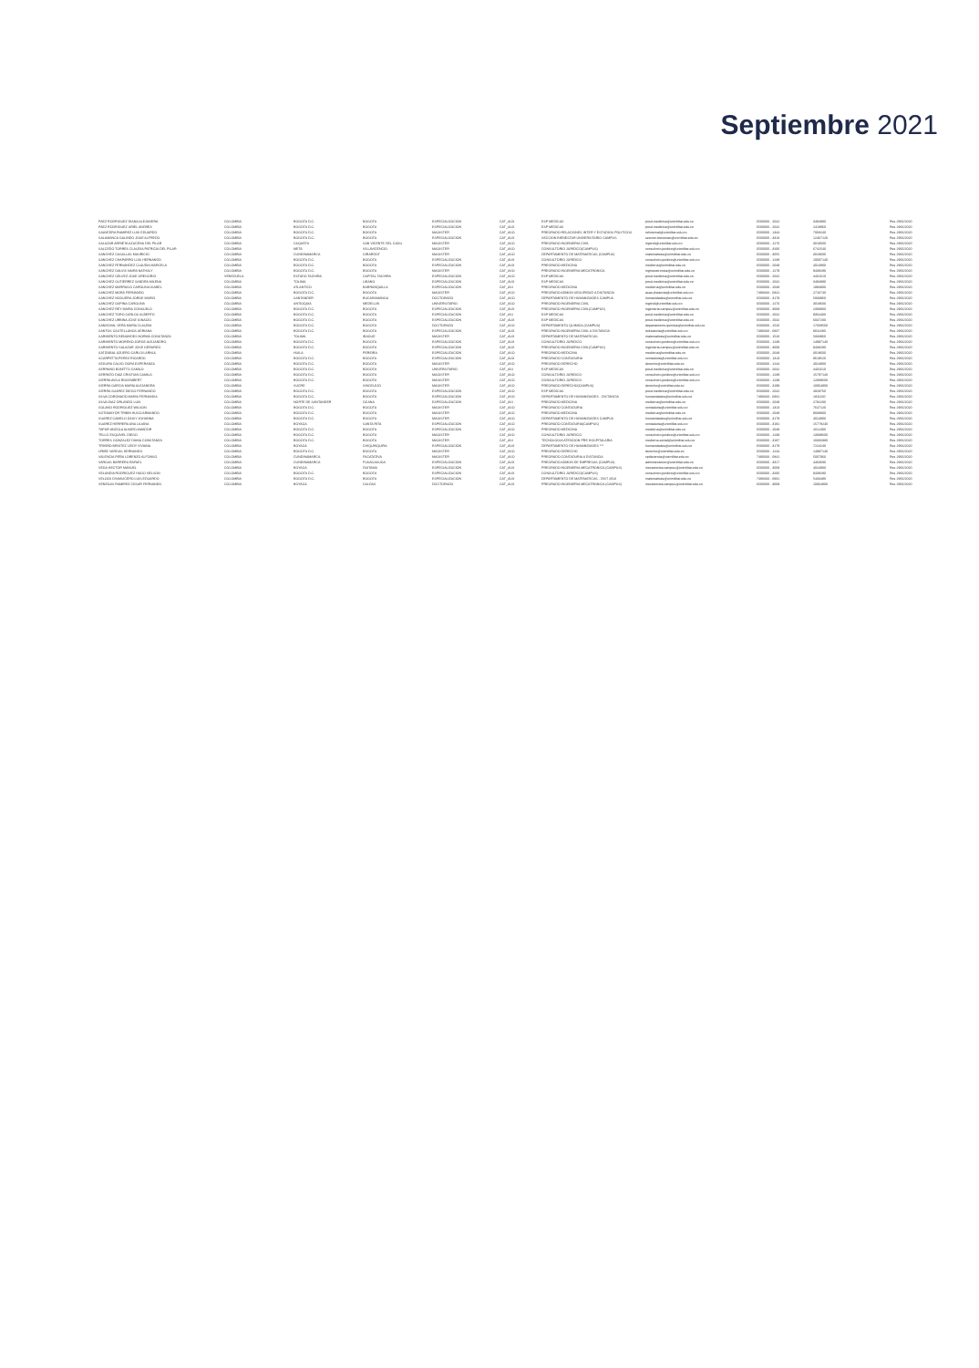Septiembre 2021
| PAEZ RODRIGUEZ DIANA ALEJANDRA | COLOMBIA | BOGOTA D.C. | BOGOTA | ESPECIALIZACION | CAT_AUX | ESP MEDICAS | posd.medicina@unimilitar.edu.co | 6500000 - 2042 | 3494880 | Res 2966/2020 |
| PAEZ RODRIGUEZ URIEL ANDRES | COLOMBIA | BOGOTA D.C. | BOGOTA | ESPECIALIZACION | CAT_AUX | ESP MEDICAS | posd.medicina@unimilitar.edu.co | 6500000 - 2042 | 2418860 | Res 2966/2020 |
| SAAVEDRA RAMIREZ LUIS EDUARDO | COLOMBIA | BOGOTA D.C. | BOGOTA | MAGISTER | CAT_ASO | PREGRADO RELACIONES INTER Y ESTUDIOS POLITICOS | relinternal@unimilitar.edu.co | 6500000 - 1344 | 7068240 | Res 2966/2020 |
| SALAMANCA GALINDO JOSE ALFREDO | COLOMBIA | BOGOTA D.C. | BOGOTA | ESPECIALIZACION | CAT_AUX | SECCION BIENESTAR UNIVERSITARIO CAMPUS | seccion.bienestar@unimilitar.edu.co | 6500000 - 3310 | 12467120 | Res 2966/2020 |
| SALAZAR ARRIETA AZUCENA DEL PILAR | COLOMBIA | CAQUETA | SAN VICENTE DEL CAGU | MAGISTER | CAT_ASO | PREGRADO INGENIERIA CIVIL | ingcivil@unimilitar.edu.co | 6500000 - 1276 | 3018600 | Res 2966/2020 |
| SALCEDO TORRES CLAUDIA PATRICIA DEL PILAR | COLOMBIA | META | VILLAVICENCIO | MAGISTER | CAT_ASO | CONSULTORIO JURIDICO(CAMPUS) | consultorio.juridico@unimilitar.edu.co | 6500000 - 3206 | 6741540 | Res 2966/2020 |
| SANCHEZ CASALLAS MAURICIO | COLOMBIA | CUNDINAMARCA | GIRARDOT | MAGISTER | CAT_ASO | DEPARTAMENTO DE MATEMATICAS (CAMPUS) | matematicas@unimilitar.edu.co | 6500000 - 3055 | 3018600 | Res 2966/2020 |
| SANCHEZ CHAPARRO LUIS HERNANDO | COLOMBIA | BOGOTA D.C. | BOGOTA | ESPECIALIZACION | CAT_AUX | CONSULTORIO JURIDICO | consultorio.juridico@unimilitar.edu.co | 6500000 - 1239 | 10697140 | Res 2966/2020 |
| SANCHEZ FERNANDEZ CLAUDIA MARCELA | COLOMBIA | BOGOTA D.C. | BOGOTA | ESPECIALIZACION | CAT_AUX | PREGRADO MEDICINA | medicina@unimilitar.edu.co | 6500000 - 2048 | 4024800 | Res 2966/2020 |
| SANCHEZ GALVIS NAIRA NATHALY | COLOMBIA | BOGOTA D.C. | BOGOTA | MAGISTER | CAT_ASO | PREGRADO INGENIERIA MECATRONICA | ingmecatronica@unimilitar.edu.co | 6500000 - 1279 | 9438280 | Res 2966/2020 |
| SANCHEZ GELVEZ JOSE GREGORIO | VENEZUELA | ESTADO TACHIRA | CAPITAL TACHIRA | ESPECIALIZACION | CAT_ASO | ESP MEDICAS | posd.medicina@unimilitar.edu.co | 6500000 - 2042 | 4431610 | Res 2966/2020 |
| SANCHEZ GUTIERREZ SANDRA MILENA | COLOMBIA | TOLIMA | LIBANO | ESPECIALIZACION | CAT_AUX | ESP MEDICAS | posd.medicina@unimilitar.edu.co | 6500000 - 2042 | 3494880 | Res 2966/2020 |
| SANCHEZ MARRUGO CAROLINA ISABEL | COLOMBIA | ATLANTICO | BARRANQUILLA | ESPECIALIZACION | CAT_ASI | PREGRADO MEDICINA | medicina@unimilitar.edu.co | 6500000 - 2048 | 1894800 | Res 2966/2020 |
| SANCHEZ MORA FERNANDO | COLOMBIA | BOGOTA D.C. | BOGOTA | MAGISTER | CAT_ASO | PREGRADO ADMON SEGURIDAD A DISTANCIA | asas.distancia@unimilitar.edu.co | 7480333 - 6841 | 2716740 | Res 2966/2020 |
| SANCHEZ NOGUERA JORGE MARIO | COLOMBIA | SANTANDER | BUCARAMANGA | DOCTORADO | CAT_ASO | DEPARTAMENTO DE HUMANIDADES CAMPUS | humanidades@unimilitar.edu.co | 6500000 - 3179 | 5833960 | Res 2966/2020 |
| SANCHEZ OSPINA CAROLINA | COLOMBIA | ANTIOQUIA | MEDELLIN | UNIVERSITARIO | CAT_ASO | PREGRADO INGENIERIA CIVIL | ingcivil@unimilitar.edu.co | 6500000 - 1276 | 3018600 | Res 2966/2020 |
| SANCHEZ REY MARIA CONSUELO | COLOMBIA | BOGOTA D.C. | BOGOTA | ESPECIALIZACION | CAT_AUX | PREGRADO INGENIERIA CIVIL(CAMPUS) | ingenieria.campus@unimilitar.edu.co | 6500000 - 3008 | 2308800 | Res 2966/2020 |
| SANCHEZ TORO CARLOS ALBERTO | COLOMBIA | BOGOTA D.C. | BOGOTA | ESPECIALIZACION | CAT_ASI | ESP MEDICAS | posd.medicina@unimilitar.edu.co | 6500000 - 2042 | 9364400 | Res 2966/2020 |
| SANCHEZ URBINA JOSE IGNACIO | COLOMBIA | BOGOTA D.C. | BOGOTA | ESPECIALIZACION | CAT_AUX | ESP MEDICAS | posd.medicina@unimilitar.edu.co | 6500000 - 2042 | 6037200 | Res 2966/2020 |
| SANDOVAL VERA MARIA CLAUDIA | COLOMBIA | BOGOTA D.C. | BOGOTA | DOCTORADO | CAT_ASO | DEPARTAMENTO QUIMICA (CAMPUS) | departamento.quimica@unimilitar.edu.co | 6500000 - 1526 | 17608500 | Res 2966/2020 |
| SANTOS CASTELLANOS ADRIANA | COLOMBIA | BOGOTA D.C. | BOGOTA | ESPECIALIZACION | CAT_AUX | PREGRADO INGENIERIA CIVIL A DISTANCIA | icdistancia@unimilitar.edu.co | 7480333 - 6837 | 8011680 | Res 2966/2020 |
| SARMIENTO BENAVIDES NORMA CONSTANZA | COLOMBIA | TOLIMA | IBAGUE | MAGISTER | CAT_AUX | DEPARTAMENTO DE MATEMATICAS | matematicas@unimilitar.edu.co | 6500000 - 1520 | 5833960 | Res 2966/2020 |
| SARMIENTO MORENO JORGE ALEJANDRO | COLOMBIA | BOGOTA D.C. | BOGOTA | ESPECIALIZACION | CAT_AUX | CONSULTORIO JURIDICO | consultorio.juridico@unimilitar.edu.co | 6500000 - 1239 | 14997140 | Res 2966/2020 |
| SARMIENTO SALAZAR JOSE GERARDO | COLOMBIA | BOGOTA D.C. | BOGOTA | ESPECIALIZACION | CAT_AUX | PREGRADO INGENIERIA CIVIL(CAMPUS) | ingenieria.campus@unimilitar.edu.co | 6500000 - 3008 | 9438280 | Res 2966/2020 |
| SATIZABAL AZUERO CARLOS ARNUL | COLOMBIA | HUILA | PEREIRA | ESPECIALIZACION | CAT_ASO | PREGRADO MEDICINA | medicina@unimilitar.edu.co | 6500000 - 2048 | 3018600 | Res 2966/2020 |
| SCARPETTA PEREZ RICARDO | COLOMBIA | BOGOTA D.C. | BOGOTA | ESPECIALIZACION | CAT_AUX | PREGRADO CONTADURIA | contaduria@unimilitar.edu.co | 6500000 - 1313 | 8619520 | Res 2966/2020 |
| SEGURA CALVO DORA ESPERANZA | COLOMBIA | BOGOTA D.C. | BOGOTA | MAGISTER | CAT_ASO | PREGRADO DERECHO | derecho@unimilitar.edu.co | 6500000 - 1244 | 4024800 | Res 2966/2020 |
| SERRANO BONITTO CAMILO | COLOMBIA | BOGOTA D.C. | BOGOTA | UNIVERSITARIO | CAT_ASI | ESP MEDICAS | posd.medicina@unimilitar.edu.co | 6500000 - 2042 | 4431610 | Res 2966/2020 |
| SERRATO DIAZ CRISTIAN CAMILO | COLOMBIA | BOGOTA D.C. | BOGOTA | MAGISTER | CAT_ASO | CONSULTORIO JURIDICO | consultorio.juridico@unimilitar.edu.co | 6500000 - 1239 | 15797140 | Res 2966/2020 |
| SIERRA AVILA ROSEMBERT | COLOMBIA | BOGOTA D.C. | BOGOTA | MAGISTER | CAT_ASO | CONSULTORIO JURIDICO | consultorio.juridico@unimilitar.edu.co | 6500000 - 1239 | 12088600 | Res 2966/2020 |
| SIERRA GARCIA MARIA ALEJANDRA | COLOMBIA | SUCRE | SINCELEJO | MAGISTER | CAT_ASO | PREGRADO DERECHO(CAMPUS) | derecho@unimilitar.edu.co | 6500000 - 3199 | 10064800 | Res 2966/2020 |
| SIERRA SUAREZ DIEGO FERNANDO | COLOMBIA | BOGOTA D.C. | BOGOTA | ESPECIALIZACION | CAT_ASO | ESP MEDICAS | posd.medicina@unimilitar.edu.co | 6500000 - 2042 | 4829760 | Res 2966/2020 |
| SILVA CORONADO MARIA FERNANDA | COLOMBIA | BOGOTA D.C. | BOGOTA | ESPECIALIZACION | CAT_ASO | DEPARTAMENTO DE HUMANIDADES - DISTANCIA | humanidades@unimilitar.edu.co | 7480333 - 6831 | 1811160 | Res 2966/2020 |
| SILVA DIAZ ORLANDO LUIS | COLOMBIA | NORTE DE SANTANDER | OCANA | ESPECIALIZACION | CAT_ASI | PREGRADO MEDICINA | medicina@unimilitar.edu.co | 6500000 - 2048 | 2782200 | Res 2966/2020 |
| SOLANO RODRIGUEZ WILSON | COLOMBIA | BOGOTA D.C. | BOGOTA | MAGISTER | CAT_ASO | PREGRADO CONTADURIA | contaduria@unimilitar.edu.co | 6500000 - 1313 | 7647120 | Res 2966/2020 |
| SOTOMAYOR TRIBIN HUGO ARMANDO | COLOMBIA | BOGOTA D.C. | BOGOTA | MAGISTER | CAT_ASO | PREGRADO MEDICINA | medicina@unimilitar.edu.co | 6500000 - 2048 | 9038800 | Res 2966/2020 |
| SUAREZ CAMELO DAISY JOHANNA | COLOMBIA | BOGOTA D.C. | BOGOTA | MAGISTER | CAT_ASO | DEPARTAMENTO DE HUMANIDADES CAMPUS | humanidades@unimilitar.edu.co | 6500000 - 3179 | 4024800 | Res 2966/2020 |
| SUAREZ HERRERA ANA LILIANA | COLOMBIA | BOYACA | SANTA RITA | ESPECIALIZACION | CAT_ASO | PREGRADO CONTADURIA(CAMPUS) | contaduria@unimilitar.edu.co | 6500000 - 3191 | 15778240 | Res 2966/2020 |
| TAPUR ANZOLA ALVARO AMADOR | COLOMBIA | BOGOTA D.C. | BOGOTA | ESPECIALIZACION | CAT_ASO | PREGRADO MEDICINA | medicina@unimilitar.edu.co | 6500000 - 2048 | 2012400 | Res 2966/2020 |
| TELLO ESQUIVEL DIEGO | COLOMBIA | BOGOTA D.C. | BOGOTA | MAGISTER | CAT_ASO | CONSULTORIO JURIDICO | consultorio.juridico@unimilitar.edu.co | 6500000 - 1239 | 13088600 | Res 2966/2020 |
| TORRES GONZALEZ DIANA CONSTANZA | COLOMBIA | BOGOTA D.C. | BOGOTA | MAGISTER | CAT_ASI | TECNOLOGIA ATENCION PRE HOSPITALARIA | medicina.social@unimilitar.edu.co | 6500000 - 3197 | 10366880 | Res 2966/2020 |
| TRIVIÑO BENITEZ LEIDY VIVIANA | COLOMBIA | BOYACA | CHIQUINQUIRA | ESPECIALIZACION | CAT_AUX | DEPARTAMENTO DE HUMANIDADES *** | humanidades@unimilitar.edu.co | 6500000 - 3179 | 7224240 | Res 2966/2020 |
| URIBE VARGAS HERNANDO | COLOMBIA | BOGOTA D.C. | BOGOTA | MAGISTER | CAT_ASO | PREGRADO DERECHO | derecho@unimilitar.edu.co | 6500000 - 1244 | 14897140 | Res 2966/2020 |
| VALENCIA PEÑA LORENZO ALFONSO | COLOMBIA | CUNDINAMARCA | FACATATIVA | MAGISTER | CAT_ASO | PREGRADO CONTADURIA A DISTANCIA | cpdistancia@unimilitar.edu.co | 7480333 - 6841 | 5007960 | Res 2966/2020 |
| VARGAS BARRERA RAFAEL | COLOMBIA | CUNDINAMARCA | FUSAGASUGA | ESPECIALIZACION | CAT_AUX | PREGRADO ADMON DE EMPRESAS (CAMPUS) | administracion@unimilitar.edu.co | 6500000 - 3317 | 4463680 | Res 2966/2020 |
| VEGA HECTOR MANUEL | COLOMBIA | BOYACA | DUITAMA | ESPECIALIZACION | CAT_AUX | PREGRADO INGENIERIA MECATRONICA (CAMPUS) | mecatronica.campus@unimilitar.edu.co | 6500000 - 3009 | 4024800 | Res 2966/2020 |
| VELANDIA RODRIGUEZ HUGO NELSON | COLOMBIA | BOGOTA D.C. | BOGOTA | ESPECIALIZACION | CAT_AUX | CONSULTORIO JURIDICO(CAMPUS) | consultorio.juridico@unimilitar.edu.co | 6500000 - 3206 | 9438280 | Res 2966/2020 |
| VELOZA CHAMUCERO LUIS EDUARDO | COLOMBIA | BOGOTA D.C. | BOGOTA | ESPECIALIZACION | CAT_AUX | DEPARTAMENTO DE MATEMATICAS - DIST 2013 | matematicas@unimilitar.edu.co | 7480333 - 6831 | 5433480 | Res 2966/2020 |
| VENEGAS RAMIREZ CESAR FERNANDO | COLOMBIA | BOYACA | CALDAS | DOCTORADO | CAT_AUX | PREGRADO INGENIERIA MECATRONICA (CAMPUS) | mecatronica.campus@unimilitar.edu.co | 6500000 - 3009 | 10064800 | Res 2966/2020 |